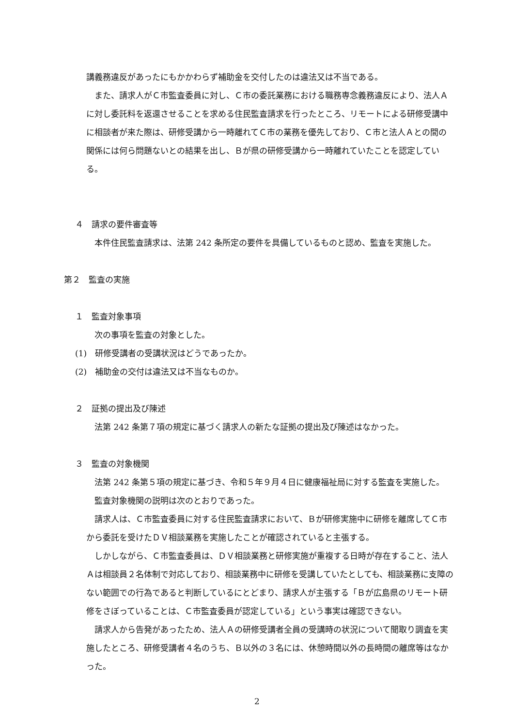講義務違反があったにもかかわらず補助金を交付したのは違法又は不当である。
また、請求人がＣ市監査委員に対し、Ｃ市の委託業務における職務専念義務違反により、法人Ａに対し委託料を返還させることを求める住民監査請求を行ったところ、リモートによる研修受講中に相談者が来た際は、研修受講から一時離れてＣ市の業務を優先しており、Ｃ市と法人Ａとの間の関係には何ら問題ないとの結果を出し、Ｂが県の研修受講から一時離れていたことを認定している。
４　請求の要件審査等
本件住民監査請求は、法第 242 条所定の要件を具備しているものと認め、監査を実施した。
第２　監査の実施
１　監査対象事項
次の事項を監査の対象とした。
(1)　研修受講者の受講状況はどうであったか。
(2)　補助金の交付は違法又は不当なものか。
２　証拠の提出及び陳述
法第 242 条第７項の規定に基づく請求人の新たな証拠の提出及び陳述はなかった。
３　監査の対象機関
法第 242 条第５項の規定に基づき、令和５年９月４日に健康福祉局に対する監査を実施した。
監査対象機関の説明は次のとおりであった。
請求人は、Ｃ市監査委員に対する住民監査請求において、Ｂが研修実施中に研修を離席してＣ市から委託を受けたＤＶ相談業務を実施したことが確認されていると主張する。
しかしながら、Ｃ市監査委員は、ＤＶ相談業務と研修実施が重複する日時が存在すること、法人Ａは相談員２名体制で対応しており、相談業務中に研修を受講していたとしても、相談業務に支障のない範囲での行為であると判断しているにとどまり、請求人が主張する「Ｂが広島県のリモート研修をさぼっていることは、Ｃ市監査委員が認定している」という事実は確認できない。
請求人から告発があったため、法人Ａの研修受講者全員の受講時の状況について聞取り調査を実施したところ、研修受講者４名のうち、Ｂ以外の３名には、休憩時間以外の長時間の離席等はなかった。
2